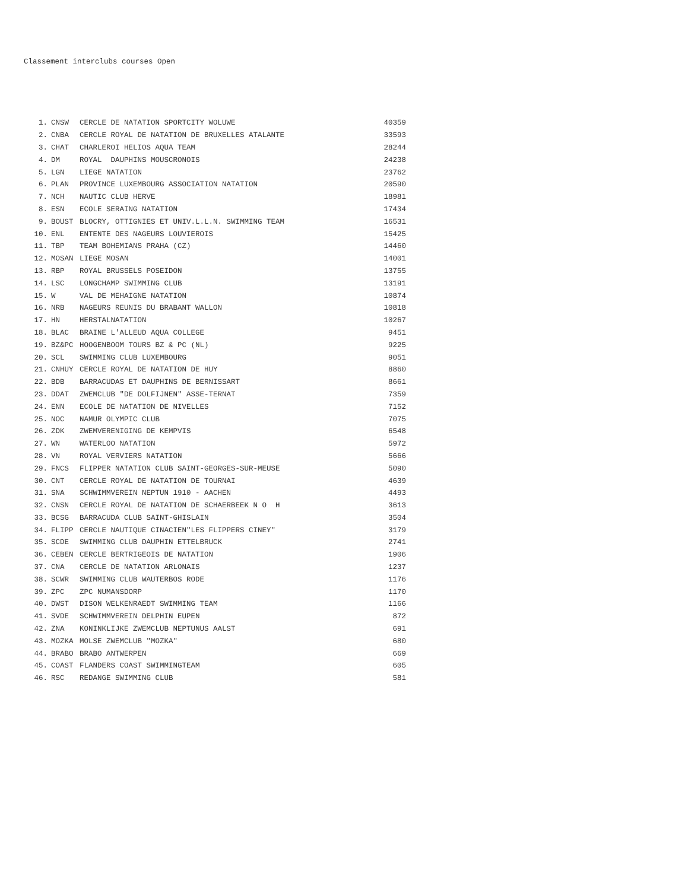Classement interclubs courses Open
| 1. | CNSW | CERCLE DE NATATION SPORTCITY WOLUWE | 40359 |
| 2. | CNBA | CERCLE ROYAL DE NATATION DE BRUXELLES ATALANTE | 33593 |
| 3. | CHAT | CHARLEROI HELIOS AQUA TEAM | 28244 |
| 4. | DM | ROYAL DAUPHINS MOUSCRONOIS | 24238 |
| 5. | LGN | LIEGE NATATION | 23762 |
| 6. | PLAN | PROVINCE LUXEMBOURG ASSOCIATION NATATION | 20590 |
| 7. | NCH | NAUTIC CLUB HERVE | 18981 |
| 8. | ESN | ECOLE SERAING NATATION | 17434 |
| 9. | BOUST | BLOCRY, OTTIGNIES ET UNIV.L.L.N. SWIMMING TEAM | 16531 |
| 10. | ENL | ENTENTE DES NAGEURS LOUVIEROIS | 15425 |
| 11. | TBP | TEAM BOHEMIANS PRAHA (CZ) | 14460 |
| 12. | MOSAN | LIEGE MOSAN | 14001 |
| 13. | RBP | ROYAL BRUSSELS POSEIDON | 13755 |
| 14. | LSC | LONGCHAMP SWIMMING CLUB | 13191 |
| 15. | W | VAL DE MEHAIGNE NATATION | 10874 |
| 16. | NRB | NAGEURS REUNIS DU BRABANT WALLON | 10818 |
| 17. | HN | HERSTALNATATION | 10267 |
| 18. | BLAC | BRAINE L'ALLEUD AQUA COLLEGE | 9451 |
| 19. | BZ&PC | HOOGENBOOM TOURS BZ & PC (NL) | 9225 |
| 20. | SCL | SWIMMING CLUB LUXEMBOURG | 9051 |
| 21. | CNHUY | CERCLE ROYAL DE NATATION DE HUY | 8860 |
| 22. | BDB | BARRACUDAS ET DAUPHINS DE BERNISSART | 8661 |
| 23. | DDAT | ZWEMCLUB "DE DOLFIJNEN" ASSE-TERNAT | 7359 |
| 24. | ENN | ECOLE DE NATATION DE NIVELLES | 7152 |
| 25. | NOC | NAMUR OLYMPIC CLUB | 7075 |
| 26. | ZDK | ZWEMVERENIGING DE KEMPVIS | 6548 |
| 27. | WN | WATERLOO NATATION | 5972 |
| 28. | VN | ROYAL VERVIERS NATATION | 5666 |
| 29. | FNCS | FLIPPER NATATION CLUB SAINT-GEORGES-SUR-MEUSE | 5090 |
| 30. | CNT | CERCLE ROYAL DE NATATION DE TOURNAI | 4639 |
| 31. | SNA | SCHWIMMVEREIN NEPTUN 1910 - AACHEN | 4493 |
| 32. | CNSN | CERCLE ROYAL DE NATATION DE SCHAERBEEK N O H | 3613 |
| 33. | BCSG | BARRACUDA CLUB SAINT-GHISLAIN | 3504 |
| 34. | FLIPP | CERCLE NAUTIQUE CINACIEN"LES FLIPPERS CINEY" | 3179 |
| 35. | SCDE | SWIMMING CLUB DAUPHIN ETTELBRUCK | 2741 |
| 36. | CEBEN | CERCLE BERTRIGEOIS DE NATATION | 1906 |
| 37. | CNA | CERCLE DE NATATION ARLONAIS | 1237 |
| 38. | SCWR | SWIMMING CLUB WAUTERBOS RODE | 1176 |
| 39. | ZPC | ZPC NUMANSDORP | 1170 |
| 40. | DWST | DISON WELKENRAEDT SWIMMING TEAM | 1166 |
| 41. | SVDE | SCHWIMMVEREIN DELPHIN EUPEN | 872 |
| 42. | ZNA | KONINKLIJKE ZWEMCLUB NEPTUNUS AALST | 691 |
| 43. | MOZKA | MOLSE ZWEMCLUB "MOZKA" | 680 |
| 44. | BRABO | BRABO ANTWERPEN | 669 |
| 45. | COAST | FLANDERS COAST SWIMMINGTEAM | 605 |
| 46. | RSC | REDANGE SWIMMING CLUB | 581 |